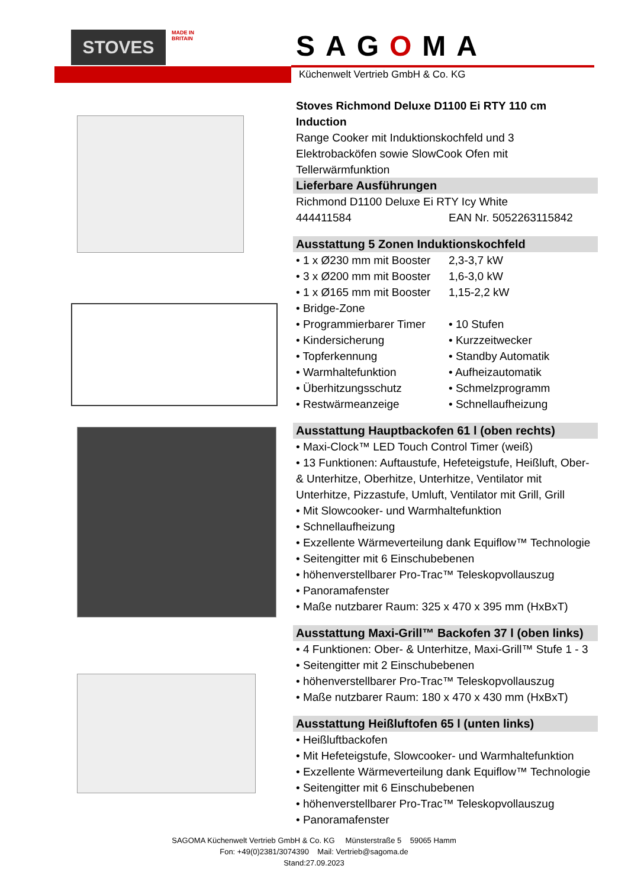STOVES
MADE IN BRITAIN
SAGOMA
Küchenwelt Vertrieb GmbH & Co. KG
Stoves Richmond Deluxe D1100 Ei RTY 110 cm Induction
Range Cooker mit Induktionskochfeld und 3 Elektrobacköfen sowie SlowCook Ofen mit Tellerwärmfunktion
Lieferbare Ausführungen
Richmond D1100 Deluxe Ei RTY Icy White
444411584 EAN Nr. 5052263115842
Ausstattung 5 Zonen Induktionskochfeld
• 1 x Ø230 mm mit Booster 2,3-3,7 kW
• 3 x Ø200 mm mit Booster 1,6-3,0 kW
• 1 x Ø165 mm mit Booster 1,15-2,2 kW
• Bridge-Zone
• Programmierbarer Timer • 10 Stufen
• Kindersicherung • Kurzzeitwecker
• Topferkennung • Standby Automatik
• Warmhaltefunktion • Aufheizautomatik
• Überhitzungsschutz • Schmelzprogramm
• Restwärmeanzeige • Schnellaufheizung
Ausstattung Hauptbackofen 61 l (oben rechts)
• Maxi-Clock™ LED Touch Control Timer (weiß)
• 13 Funktionen: Auftaustufe, Hefeteigstufe, Heißluft, Ober- & Unterhitze, Oberhitze, Unterhitze, Ventilator mit Unterhitze, Pizzastufe, Umluft, Ventilator mit Grill, Grill
• Mit Slowcooker- und Warmhaltefunktion
• Schnellaufheizung
• Exzellente Wärmeverteilung dank Equiflow™ Technologie
• Seitengitter mit 6 Einschubebenen
• höhenverstellbarer Pro-Trac™ Teleskopvollauszug
• Panoramafenster
• Maße nutzbarer Raum: 325 x 470 x 395 mm (HxBxT)
Ausstattung Maxi-Grill™ Backofen 37 l (oben links)
• 4 Funktionen: Ober- & Unterhitze, Maxi-Grill™ Stufe 1 - 3
• Seitengitter mit 2 Einschubebenen
• höhenverstellbarer Pro-Trac™ Teleskopvollauszug
• Maße nutzbarer Raum: 180 x 470 x 430 mm (HxBxT)
Ausstattung Heißluftofen 65 l (unten links)
• Heißluftbackofen
• Mit Hefeteigstufe, Slowcooker- und Warmhaltefunktion
• Exzellente Wärmeverteilung dank Equiflow™ Technologie
• Seitengitter mit 6 Einschubebenen
• höhenverstellbarer Pro-Trac™ Teleskopvollauszug
• Panoramafenster
SAGOMA Küchenwelt Vertrieb GmbH & Co. KG Münsterstraße 5 59065 Hamm
Fon: +49(0)2381/3074390 Mail: Vertrieb@sagoma.de
Stand:27.09.2023